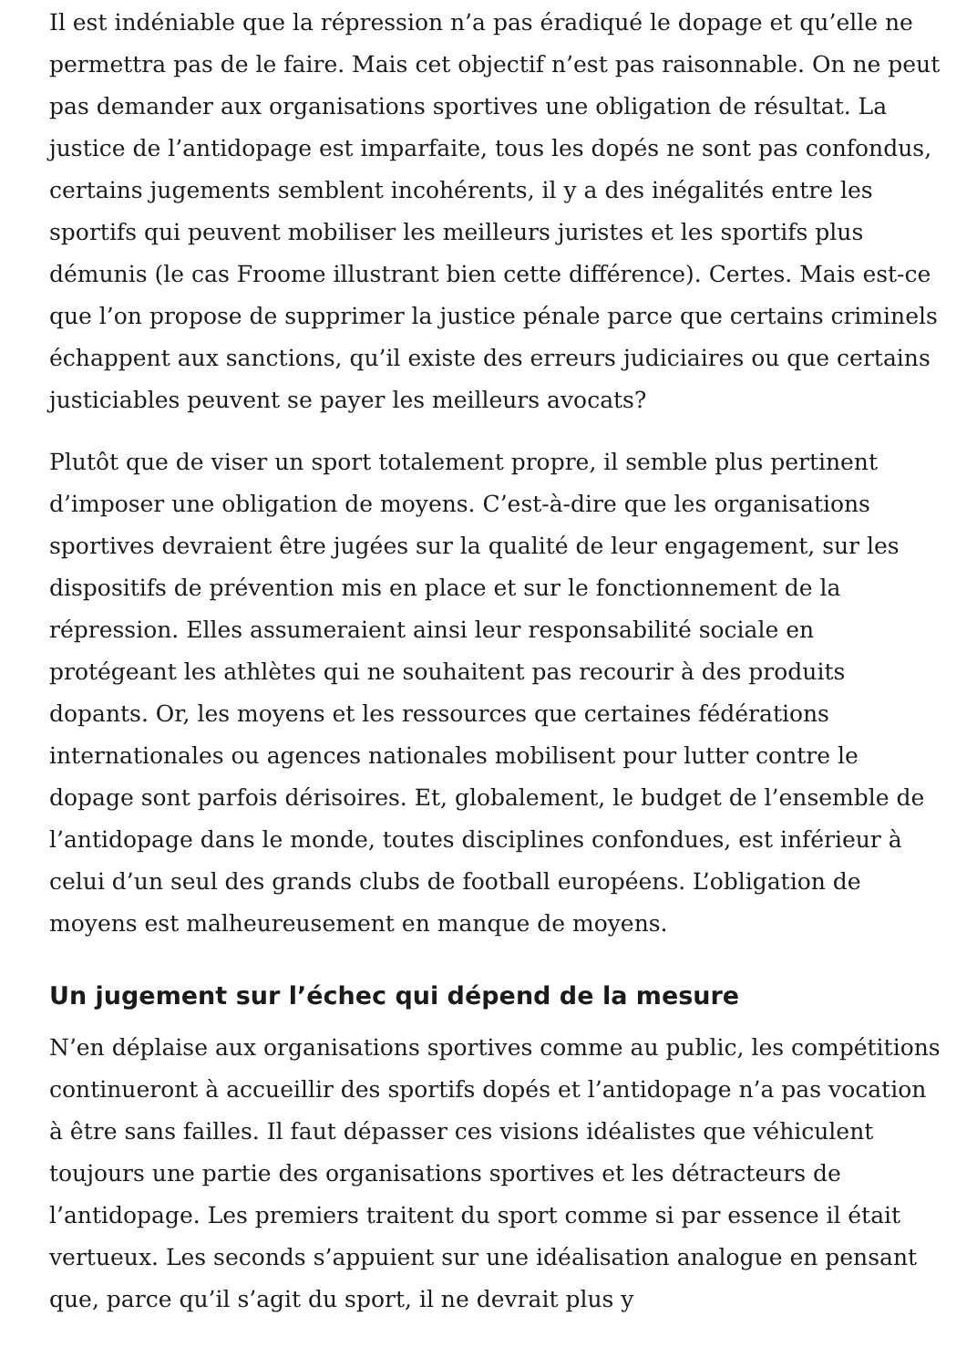Il est indéniable que la répression n’a pas éradiqué le dopage et qu’elle ne permettra pas de le faire. Mais cet objectif n’est pas raisonnable. On ne peut pas demander aux organisations sportives une obligation de résultat. La justice de l’antidopage est imparfaite, tous les dopés ne sont pas confondus, certains jugements semblent incohérents, il y a des inégalités entre les sportifs qui peuvent mobiliser les meilleurs juristes et les sportifs plus démunis (le cas Froome illustrant bien cette différence). Certes. Mais est-ce que l’on propose de supprimer la justice pénale parce que certains criminels échappent aux sanctions, qu’il existe des erreurs judiciaires ou que certains justiciables peuvent se payer les meilleurs avocats?
Plutôt que de viser un sport totalement propre, il semble plus pertinent d’imposer une obligation de moyens. C’est-à-dire que les organisations sportives devraient être jugées sur la qualité de leur engagement, sur les dispositifs de prévention mis en place et sur le fonctionnement de la répression. Elles assumeraient ainsi leur responsabilité sociale en protégeant les athlètes qui ne souhaitent pas recourir à des produits dopants. Or, les moyens et les ressources que certaines fédérations internationales ou agences nationales mobilisent pour lutter contre le dopage sont parfois dérisoires. Et, globalement, le budget de l’ensemble de l’antidopage dans le monde, toutes disciplines confondues, est inférieur à celui d’un seul des grands clubs de football européens. L’obligation de moyens est malheureusement en manque de moyens.
Un jugement sur l’échec qui dépend de la mesure
N’en déplaise aux organisations sportives comme au public, les compétitions continueront à accueillir des sportifs dopés et l’antidopage n’a pas vocation à être sans failles. Il faut dépasser ces visions idéalistes que véhiculent toujours une partie des organisations sportives et les détracteurs de l’antidopage. Les premiers traitent du sport comme si par essence il était vertueux. Les seconds s’appuient sur une idéalisation analogue en pensant que, parce qu’il s’agit du sport, il ne devrait plus y